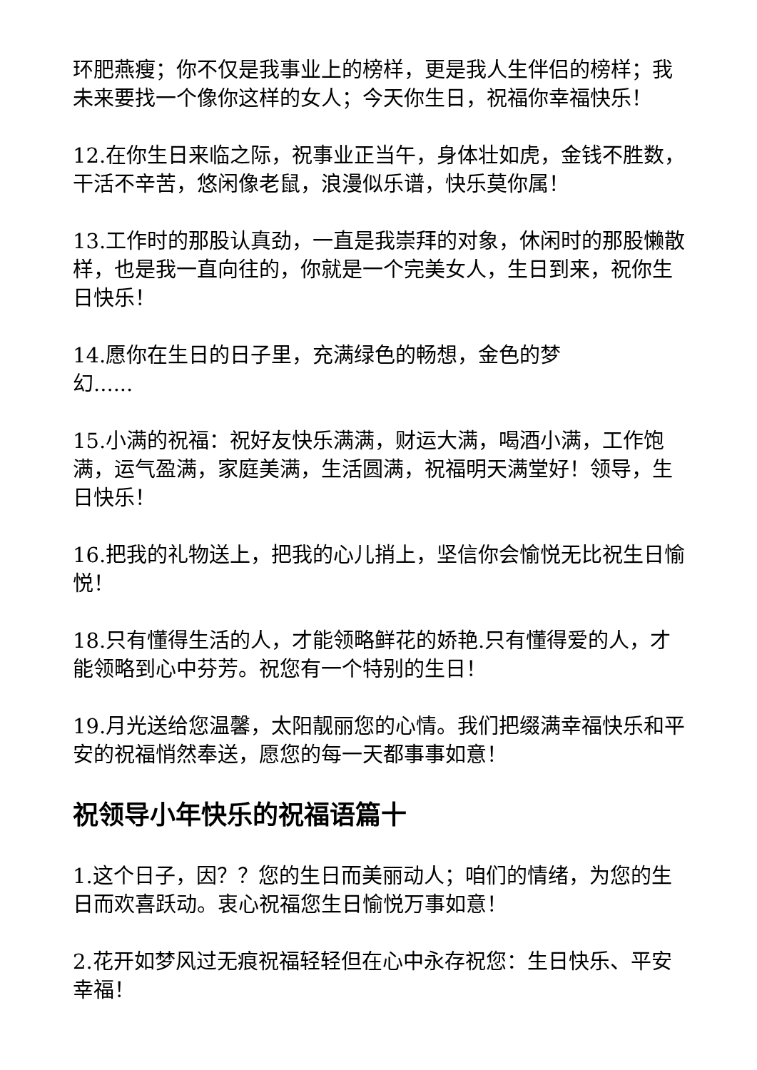环肥燕瘦；你不仅是我事业上的榜样，更是我人生伴侣的榜样；我未来要找一个像你这样的女人；今天你生日，祝福你幸福快乐！
12.在你生日来临之际，祝事业正当午，身体壮如虎，金钱不胜数，干活不辛苦，悠闲像老鼠，浪漫似乐谱，快乐莫你属！
13.工作时的那股认真劲，一直是我崇拜的对象，休闲时的那股懒散样，也是我一直向往的，你就是一个完美女人，生日到来，祝你生日快乐！
14.愿你在生日的日子里，充满绿色的畅想，金色的梦
幻......
15.小满的祝福：祝好友快乐满满，财运大满，喝酒小满，工作饱满，运气盈满，家庭美满，生活圆满，祝福明天满堂好！领导，生日快乐！
16.把我的礼物送上，把我的心儿捎上，坚信你会愉悦无比祝生日愉悦！
18.只有懂得生活的人，才能领略鲜花的娇艳.只有懂得爱的人，才能领略到心中芬芳。祝您有一个特别的生日！
19.月光送给您温馨，太阳靓丽您的心情。我们把缀满幸福快乐和平安的祝福悄然奉送，愿您的每一天都事事如意！
祝领导小年快乐的祝福语篇十
1.这个日子，因？？您的生日而美丽动人；咱们的情绪，为您的生日而欢喜跃动。衷心祝福您生日愉悦万事如意！
2.花开如梦风过无痕祝福轻轻但在心中永存祝您：生日快乐、平安幸福！